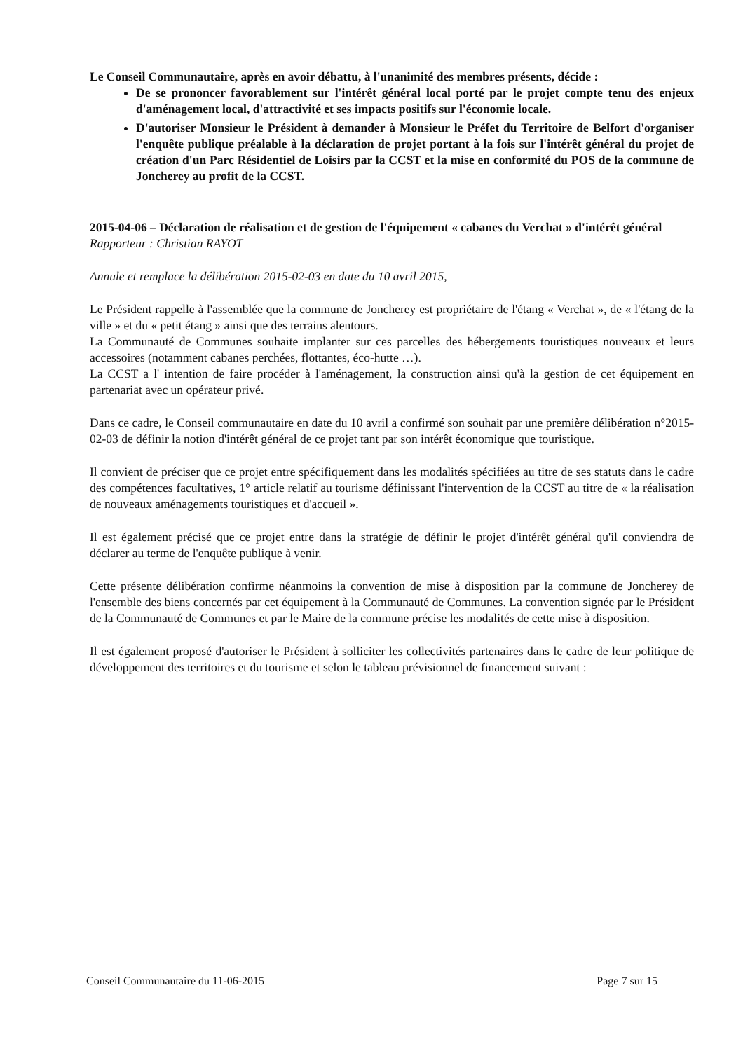Le Conseil Communautaire, après en avoir débattu, à l'unanimité des membres présents, décide :
De se prononcer favorablement sur l'intérêt général local porté par le projet compte tenu des enjeux d'aménagement local, d'attractivité et ses impacts positifs sur l'économie locale.
D'autoriser Monsieur le Président à demander à Monsieur le Préfet du Territoire de Belfort d'organiser l'enquête publique préalable à la déclaration de projet portant à la fois sur l'intérêt général du projet de création d'un Parc Résidentiel de Loisirs par la CCST et la mise en conformité du POS de la commune de Joncherey au profit de la CCST.
2015-04-06 – Déclaration de réalisation et de gestion de l'équipement « cabanes du Verchat » d'intérêt général
Rapporteur : Christian RAYOT
Annule et remplace la délibération 2015-02-03 en date du 10 avril 2015,
Le Président rappelle à l'assemblée que la commune de Joncherey est propriétaire de l'étang « Verchat », de « l'étang de la ville » et du « petit étang » ainsi que des terrains alentours.
La Communauté de Communes souhaite implanter sur ces parcelles des hébergements touristiques nouveaux et leurs accessoires (notamment cabanes perchées, flottantes, éco-hutte …).
La CCST a l' intention de faire procéder à l'aménagement, la construction ainsi qu'à la gestion de cet équipement en partenariat avec un opérateur privé.
Dans ce cadre, le Conseil communautaire en date du 10 avril a confirmé son souhait par une première délibération n°2015-02-03 de définir la notion d'intérêt général de ce projet tant par son intérêt économique que touristique.
Il convient de préciser que ce projet entre spécifiquement dans les modalités spécifiées au titre de ses statuts dans le cadre des compétences facultatives, 1° article relatif au tourisme définissant l'intervention de la CCST au titre de « la réalisation de nouveaux aménagements touristiques et d'accueil ».
Il est également précisé que ce projet entre dans la stratégie de définir le projet d'intérêt général qu'il conviendra de déclarer au terme de l'enquête publique à venir.
Cette présente délibération confirme néanmoins la convention de mise à disposition par la commune de Joncherey de l'ensemble des biens concernés par cet équipement à la Communauté de Communes. La convention signée par le Président de la Communauté de Communes et par le Maire de la commune précise les modalités de cette mise à disposition.
Il est également proposé d'autoriser le Président à solliciter les collectivités partenaires dans le cadre de leur politique de développement des territoires et du tourisme et selon le tableau prévisionnel de financement suivant :
Conseil Communautaire du 11-06-2015 Page 7 sur 15